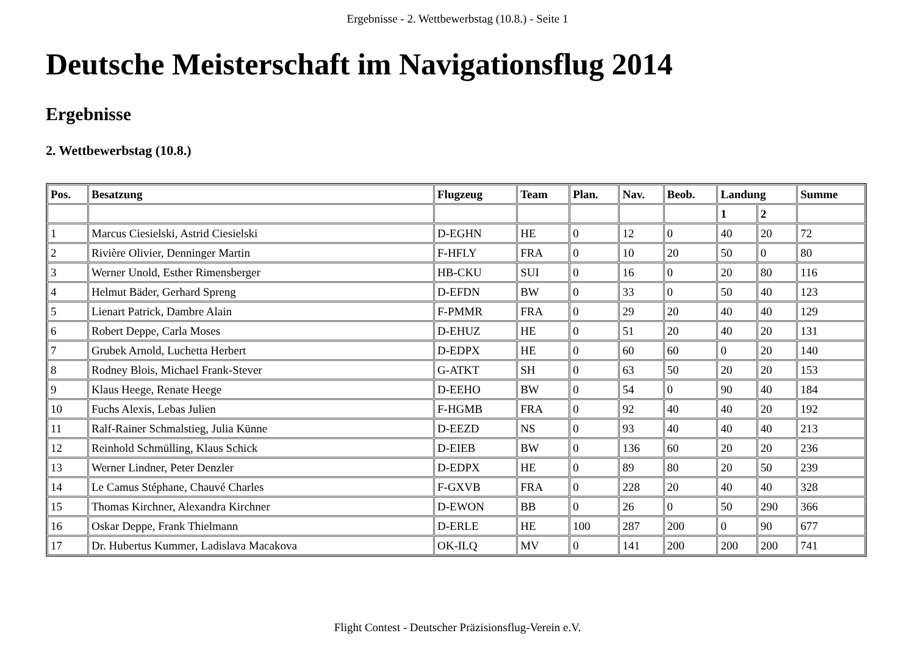Ergebnisse - 2. Wettbewerbstag (10.8.) - Seite 1
Deutsche Meisterschaft im Navigationsflug 2014
Ergebnisse
2. Wettbewerbstag (10.8.)
| Pos. | Besatzung | Flugzeug | Team | Plan. | Nav. | Beob. | Landung | | Summe |
| --- | --- | --- | --- | --- | --- | --- | --- | --- | --- |
| | | | | | | | 1 | 2 | |
| 1 | Marcus Ciesielski, Astrid Ciesielski | D-EGHN | HE | 0 | 12 | 0 | 40 | 20 | 72 |
| 2 | Rivière Olivier, Denninger Martin | F-HFLY | FRA | 0 | 10 | 20 | 50 | 0 | 80 |
| 3 | Werner Unold, Esther Rimensberger | HB-CKU | SUI | 0 | 16 | 0 | 20 | 80 | 116 |
| 4 | Helmut Bäder, Gerhard Spreng | D-EFDN | BW | 0 | 33 | 0 | 50 | 40 | 123 |
| 5 | Lienart Patrick, Dambre Alain | F-PMMR | FRA | 0 | 29 | 20 | 40 | 40 | 129 |
| 6 | Robert Deppe, Carla Moses | D-EHUZ | HE | 0 | 51 | 20 | 40 | 20 | 131 |
| 7 | Grubek Arnold, Luchetta Herbert | D-EDPX | HE | 0 | 60 | 60 | 0 | 20 | 140 |
| 8 | Rodney Blois, Michael Frank-Stever | G-ATKT | SH | 0 | 63 | 50 | 20 | 20 | 153 |
| 9 | Klaus Heege, Renate Heege | D-EEHO | BW | 0 | 54 | 0 | 90 | 40 | 184 |
| 10 | Fuchs Alexis, Lebas Julien | F-HGMB | FRA | 0 | 92 | 40 | 40 | 20 | 192 |
| 11 | Ralf-Rainer Schmalstieg, Julia Künne | D-EEZD | NS | 0 | 93 | 40 | 40 | 40 | 213 |
| 12 | Reinhold Schmülling, Klaus Schick | D-EIEB | BW | 0 | 136 | 60 | 20 | 20 | 236 |
| 13 | Werner Lindner, Peter Denzler | D-EDPX | HE | 0 | 89 | 80 | 20 | 50 | 239 |
| 14 | Le Camus Stéphane, Chauvé Charles | F-GXVB | FRA | 0 | 228 | 20 | 40 | 40 | 328 |
| 15 | Thomas Kirchner, Alexandra Kirchner | D-EWON | BB | 0 | 26 | 0 | 50 | 290 | 366 |
| 16 | Oskar Deppe, Frank Thielmann | D-ERLE | HE | 100 | 287 | 200 | 0 | 90 | 677 |
| 17 | Dr. Hubertus Kummer, Ladislava Macakova | OK-ILQ | MV | 0 | 141 | 200 | 200 | 200 | 741 |
Flight Contest - Deutscher Präzisionsflug-Verein e.V.